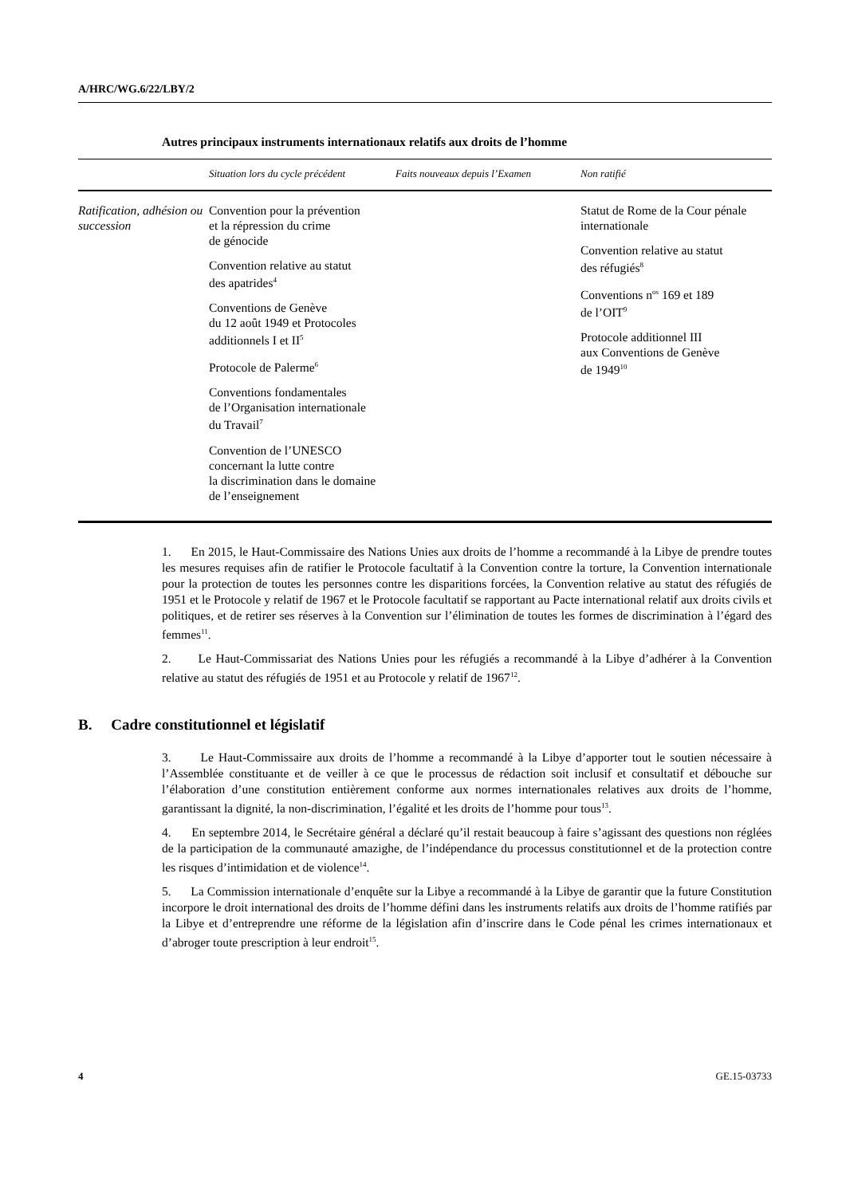A/HRC/WG.6/22/LBY/2
Autres principaux instruments internationaux relatifs aux droits de l’homme
| | Situation lors du cycle précédent | Faits nouveaux depuis l’Examen | Non ratifié |
| --- | --- | --- | --- |
| Ratification, adhésion ou succession | Convention pour la prévention et la répression du crime de génocide Convention relative au statut des apatrides<sup>4</sup> Conventions de Genève du 12 août 1949 et Protocoles additionnels I et II<sup>5</sup> Protocole de Palerme<sup>6</sup> Conventions fondamentales de l’Organisation internationale du Travail<sup>7</sup> Convention de l’UNESCO concernant la lutte contre la discrimination dans le domaine de l’enseignement | | Statut de Rome de la Cour pénale internationale Convention relative au statut des réfugiés<sup>8</sup> Conventions n<sup>os</sup> 169 et 189 de l’OIT<sup>9</sup> Protocole additionnel III aux Conventions de Genève de 1949<sup>10</sup> |
1. En 2015, le Haut-Commissaire des Nations Unies aux droits de l’homme a recommandé à la Libye de prendre toutes les mesures requises afin de ratifier le Protocole facultatif à la Convention contre la torture, la Convention internationale pour la protection de toutes les personnes contre les disparitions forcées, la Convention relative au statut des réfugiés de 1951 et le Protocole y relatif de 1967 et le Protocole facultatif se rapportant au Pacte international relatif aux droits civils et politiques, et de retirer ses réserves à la Convention sur l’élimination de toutes les formes de discrimination à l’égard des femmes<sup>11</sup>.
2. Le Haut-Commissariat des Nations Unies pour les réfugiés a recommandé à la Libye d’adhérer à la Convention relative au statut des réfugiés de 1951 et au Protocole y relatif de 1967<sup>12</sup>.
B. Cadre constitutionnel et législatif
3. Le Haut-Commissaire aux droits de l’homme a recommandé à la Libye d’apporter tout le soutien nécessaire à l’Assemblée constituante et de veiller à ce que le processus de rédaction soit inclusif et consultatif et débouche sur l’élaboration d’une constitution entièrement conforme aux normes internationales relatives aux droits de l’homme, garantissant la dignité, la non-discrimination, l’égalité et les droits de l’homme pour tous<sup>13</sup>.
4. En septembre 2014, le Secrétaire général a déclaré qu’il restait beaucoup à faire s’agissant des questions non réglées de la participation de la communauté amazighe, de l’indépendance du processus constitutionnel et de la protection contre les risques d’intimidation et de violence<sup>14</sup>.
5. La Commission internationale d’enquête sur la Libye a recommandé à la Libye de garantir que la future Constitution incorpore le droit international des droits de l’homme défini dans les instruments relatifs aux droits de l’homme ratifiés par la Libye et d’entreprendre une réforme de la législation afin d’inscrire dans le Code pénal les crimes internationaux et d’abroger toute prescription à leur endroit<sup>15</sup>.
4 GE.15-03733